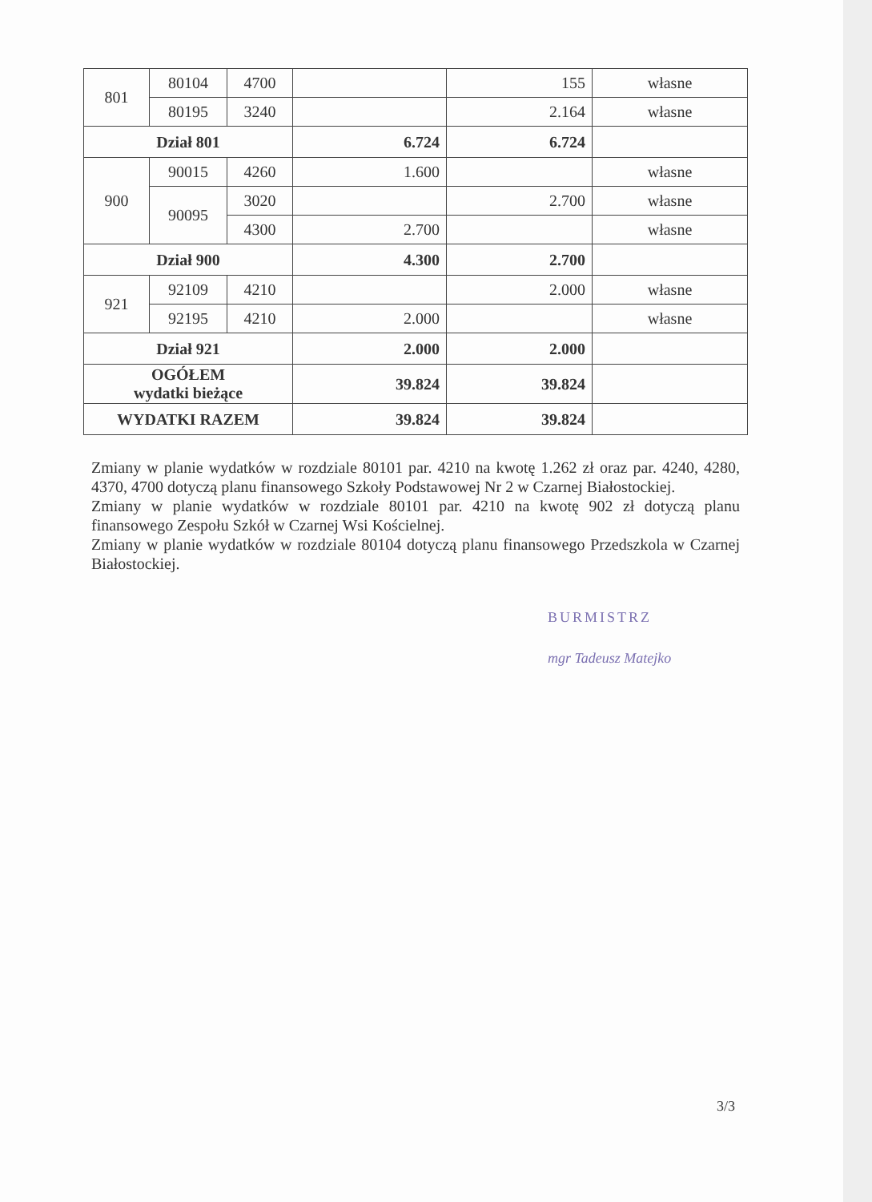| 801 | 80104 | 4700 | | 155 | własne |
| | 80195 | 3240 | | 2.164 | własne |
| Dział 801 | | | 6.724 | 6.724 | |
| 900 | 90015 | 4260 | 1.600 | | własne |
| | 90095 | 3020 | | 2.700 | własne |
| | | 4300 | 2.700 | | własne |
| Dział 900 | | | 4.300 | 2.700 | |
| 921 | 92109 | 4210 | | 2.000 | własne |
| | 92195 | 4210 | 2.000 | | własne |
| Dział 921 | | | 2.000 | 2.000 | |
| OGÓŁEM wydatki bieżące | | | 39.824 | 39.824 | |
| WYDATKI RAZEM | | | 39.824 | 39.824 | |
Zmiany w planie wydatków w rozdziale 80101 par. 4210 na kwotę 1.262 zł oraz par. 4240, 4280, 4370, 4700 dotyczą planu finansowego Szkoły Podstawowej Nr 2 w Czarnej Białostockiej.
Zmiany w planie wydatków w rozdziale 80101 par. 4210 na kwotę 902 zł dotyczą planu finansowego Zespołu Szkół w Czarnej Wsi Kościelnej.
Zmiany w planie wydatków w rozdziale 80104 dotyczą planu finansowego Przedszkola w Czarnej Białostockiej.
BURMISTRZ
mgr Tadeusz Matejko
3/3